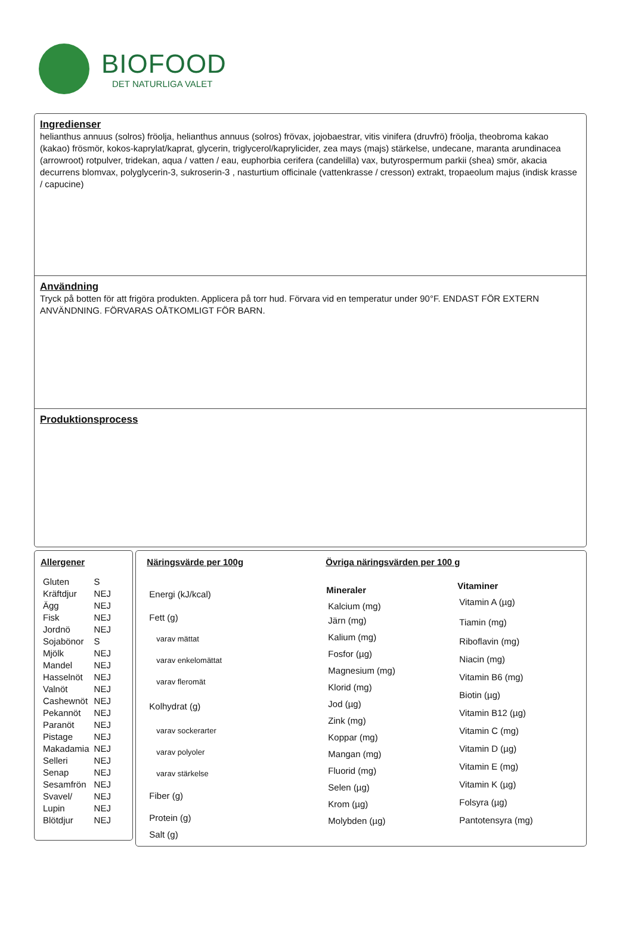BIOFOOD
DET NATURLIGA VALET
Ingredienser
helianthus annuus (solros) fröolja, helianthus annuus (solros) frövax, jojobaestrar, vitis vinifera (druvfrö) fröolja, theobroma kakao (kakao) frösmör, kokos-kaprylat/kaprat, glycerin, triglycerol/kaprylicider, zea mays (majs) stärkelse, undecane, maranta arundinacea (arrowroot) rotpulver, tridekan, aqua / vatten / eau, euphorbia cerifera (candelilla) vax, butyrospermum parkii (shea) smör, akacia decurrens blomvax, polyglycerin-3, sukroserin-3 , nasturtium officinale (vattenkrasse / cresson) extrakt, tropaeolum majus (indisk krasse / capucine)
Användning
Tryck på botten för att frigöra produkten. Applicera på torr hud. Förvara vid en temperatur under 90°F. ENDAST FÖR EXTERN ANVÄNDNING. FÖRVARAS OÅTKOMLIGT FÖR BARN.
Produktionsprocess
Allergener
| Gluten | S |
| Kräftdjur | NEJ |
| Ägg | NEJ |
| Fisk | NEJ |
| Jordnö | NEJ |
| Sojabönor | S |
| Mjölk | NEJ |
| Mandel | NEJ |
| Hasselnöt | NEJ |
| Valnöt | NEJ |
| Cashewnöt | NEJ |
| Pekannöt | NEJ |
| Paranöt | NEJ |
| Pistage | NEJ |
| Makadamia | NEJ |
| Selleri | NEJ |
| Senap | NEJ |
| Sesamfrön | NEJ |
| Svavel/ | NEJ |
| Lupin | NEJ |
| Blötdjur | NEJ |
Näringsvärde per 100g
| Energi (kJ/kcal) |
| Fett (g) |
| varav mättat |
| varav enkelomättat |
| varav fleromät |
| Kolhydrat (g) |
| varav sockerarter |
| varav polyoler |
| varav stärkelse |
| Fiber (g) |
| Protein (g) |
| Salt (g) |
Övriga näringsvärden per 100 g
| Mineraler |
| --- |
| Kalcium (mg) |
| Järn (mg) |
| Kalium (mg) |
| Fosfor (µg) |
| Magnesium (mg) |
| Klorid (mg) |
| Jod (µg) |
| Zink (mg) |
| Koppar (mg) |
| Mangan (mg) |
| Fluorid (mg) |
| Selen (µg) |
| Krom (µg) |
| Molybden (µg) |
| Vitaminer |
| --- |
| Vitamin A (µg) |
| Tiamin (mg) |
| Riboflavin (mg) |
| Niacin (mg) |
| Vitamin B6 (mg) |
| Biotin (µg) |
| Vitamin B12 (µg) |
| Vitamin C (mg) |
| Vitamin D (µg) |
| Vitamin E (mg) |
| Vitamin K (µg) |
| Folsyra (µg) |
| Pantotensyra (mg) |